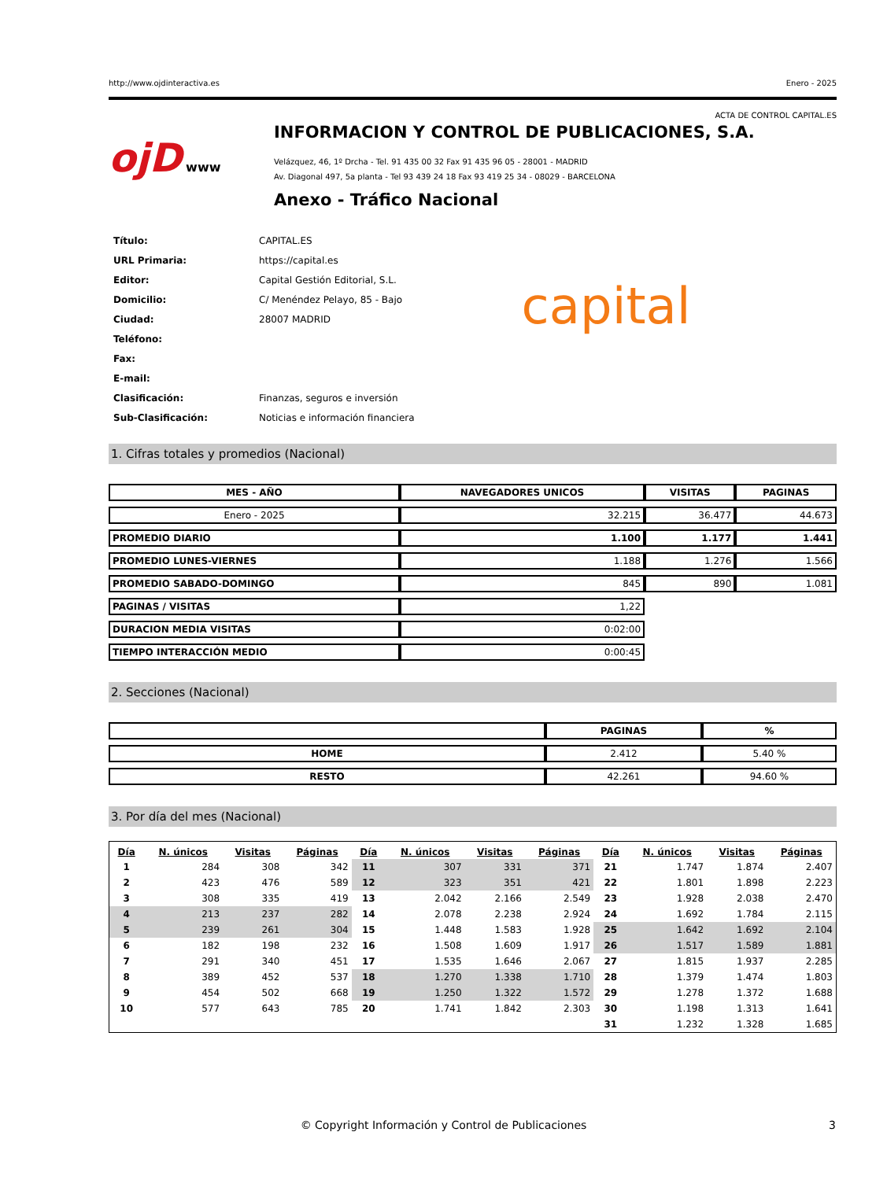http://www.ojdinteractiva.es Enero - 2025
ACTA DE CONTROL CAPITAL.ES
ojD www
INFORMACION Y CONTROL DE PUBLICACIONES, S.A.
Velázquez, 46, 1º Drcha - Tel. 91 435 00 32 Fax 91 435 96 05 - 28001 - MADRID
Av. Diagonal 497, 5a planta - Tel 93 439 24 18 Fax 93 419 25 34 - 08029 - BARCELONA
Anexo - Tráfico Nacional
| Título: | CAPITAL.ES |
| URL Primaria: | https://capital.es |
| Editor: | Capital Gestión Editorial, S.L. |
| Domicilio: | C/ Menéndez Pelayo, 85 - Bajo |
| Ciudad: | 28007 MADRID |
| Teléfono: | |
| Fax: | |
| E-mail: | |
| Clasificación: | Finanzas, seguros e inversión |
| Sub-Clasificación: | Noticias e información financiera |
capital
1. Cifras totales y promedios (Nacional)
| MES - AÑO | NAVEGADORES UNICOS | VISITAS | PAGINAS |
| --- | --- | --- | --- |
| Enero - 2025 | 32.215 | 36.477 | 44.673 |
| PROMEDIO DIARIO | 1.100 | 1.177 | 1.441 |
| PROMEDIO LUNES-VIERNES | 1.188 | 1.276 | 1.566 |
| PROMEDIO SABADO-DOMINGO | 845 | 890 | 1.081 |
| PAGINAS / VISITAS | 1,22 | | |
| DURACION MEDIA VISITAS | 0:02:00 | | |
| TIEMPO INTERACCIÓN MEDIO | 0:00:45 | | |
2. Secciones (Nacional)
| | PAGINAS | % |
| --- | --- | --- |
| HOME | 2.412 | 5.40 % |
| RESTO | 42.261 | 94.60 % |
3. Por día del mes (Nacional)
| Día | N. únicos | Visitas | Páginas | Día | N. únicos | Visitas | Páginas | Día | N. únicos | Visitas | Páginas |
| --- | --- | --- | --- | --- | --- | --- | --- | --- | --- | --- | --- |
| 1 | 284 | 308 | 342 | 11 | 307 | 331 | 371 | 21 | 1.747 | 1.874 | 2.407 |
| 2 | 423 | 476 | 589 | 12 | 323 | 351 | 421 | 22 | 1.801 | 1.898 | 2.223 |
| 3 | 308 | 335 | 419 | 13 | 2.042 | 2.166 | 2.549 | 23 | 1.928 | 2.038 | 2.470 |
| 4 | 213 | 237 | 282 | 14 | 2.078 | 2.238 | 2.924 | 24 | 1.692 | 1.784 | 2.115 |
| 5 | 239 | 261 | 304 | 15 | 1.448 | 1.583 | 1.928 | 25 | 1.642 | 1.692 | 2.104 |
| 6 | 182 | 198 | 232 | 16 | 1.508 | 1.609 | 1.917 | 26 | 1.517 | 1.589 | 1.881 |
| 7 | 291 | 340 | 451 | 17 | 1.535 | 1.646 | 2.067 | 27 | 1.815 | 1.937 | 2.285 |
| 8 | 389 | 452 | 537 | 18 | 1.270 | 1.338 | 1.710 | 28 | 1.379 | 1.474 | 1.803 |
| 9 | 454 | 502 | 668 | 19 | 1.250 | 1.322 | 1.572 | 29 | 1.278 | 1.372 | 1.688 |
| 10 | 577 | 643 | 785 | 20 | 1.741 | 1.842 | 2.303 | 30 | 1.198 | 1.313 | 1.641 |
| | | | | | | | | 31 | 1.232 | 1.328 | 1.685 |
© Copyright Información y Control de Publicaciones 3